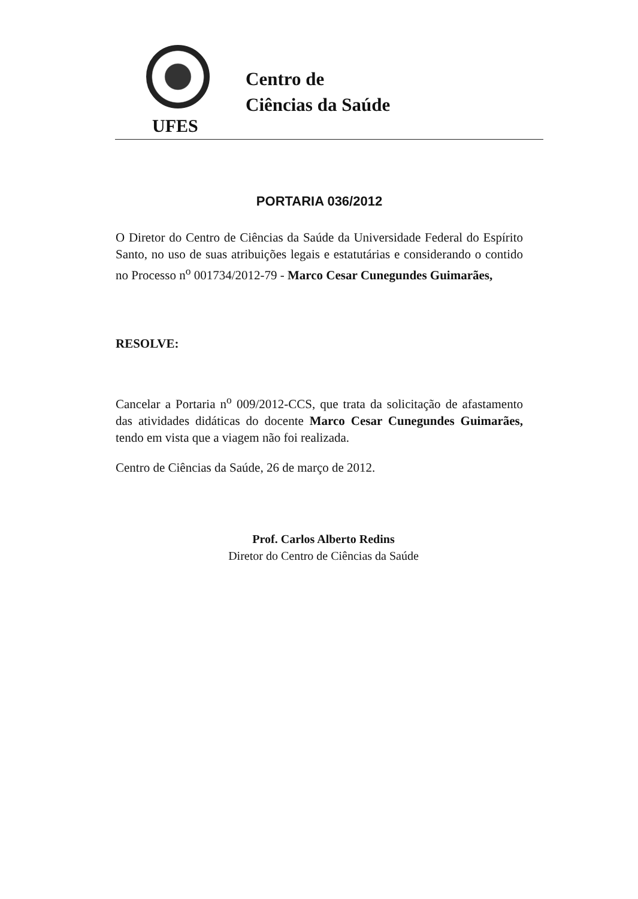Centro de
Ciências da Saúde
UFES
PORTARIA 036/2012
O Diretor do Centro de Ciências da Saúde da Universidade Federal do Espírito Santo, no uso de suas atribuições legais e estatutárias e considerando o contido no Processo n<sup>o</sup> 001734/2012-79 - Marco Cesar Cunegundes Guimarães,
RESOLVE:
Cancelar a Portaria n<sup>o</sup> 009/2012-CCS, que trata da solicitação de afastamento das atividades didáticas do docente Marco Cesar Cunegundes Guimarães, tendo em vista que a viagem não foi realizada.
Centro de Ciências da Saúde, 26 de março de 2012.
Prof. Carlos Alberto Redins
Diretor do Centro de Ciências da Saúde